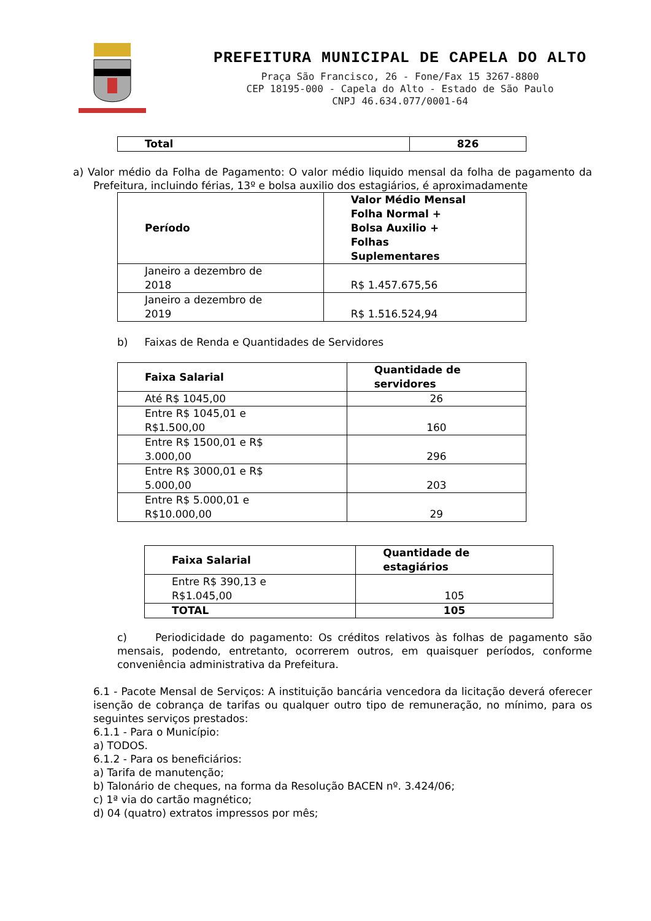PREFEITURA MUNICIPAL DE CAPELA DO ALTO
Praça São Francisco, 26 - Fone/Fax 15 3267-8800
CEP 18195-000 - Capela do Alto - Estado de São Paulo
CNPJ 46.634.077/0001-64
| Total | 826 |
| --- | --- |
a) Valor médio da Folha de Pagamento: O valor médio liquido mensal da folha de pagamento da Prefeitura, incluindo férias, 13º e bolsa auxilio dos estagiários, é aproximadamente
| Período | Valor Médio Mensal Folha Normal + Bolsa Auxilio + Folhas Suplementares |
| --- | --- |
| Janeiro a dezembro de 2018 | R$ 1.457.675,56 |
| Janeiro a dezembro de 2019 | R$ 1.516.524,94 |
b) Faixas de Renda e Quantidades de Servidores
| Faixa Salarial | Quantidade de servidores |
| --- | --- |
| Até R$ 1045,00 | 26 |
| Entre R$ 1045,01 e R$1.500,00 | 160 |
| Entre R$ 1500,01 e R$ 3.000,00 | 296 |
| Entre R$ 3000,01 e R$ 5.000,00 | 203 |
| Entre R$ 5.000,01 e R$10.000,00 | 29 |
| Faixa Salarial | Quantidade de estagiários |
| --- | --- |
| Entre R$ 390,13 e R$1.045,00 | 105 |
| TOTAL | 105 |
c) Periodicidade do pagamento: Os créditos relativos às folhas de pagamento são mensais, podendo, entretanto, ocorrerem outros, em quaisquer períodos, conforme conveniência administrativa da Prefeitura.
6.1 - Pacote Mensal de Serviços: A instituição bancária vencedora da licitação deverá oferecer isenção de cobrança de tarifas ou qualquer outro tipo de remuneração, no mínimo, para os seguintes serviços prestados:
6.1.1 - Para o Município:
a) TODOS.
6.1.2 - Para os beneficiários:
a) Tarifa de manutenção;
b) Talonário de cheques, na forma da Resolução BACEN nº. 3.424/06;
c) 1ª via do cartão magnético;
d) 04 (quatro) extratos impressos por mês;